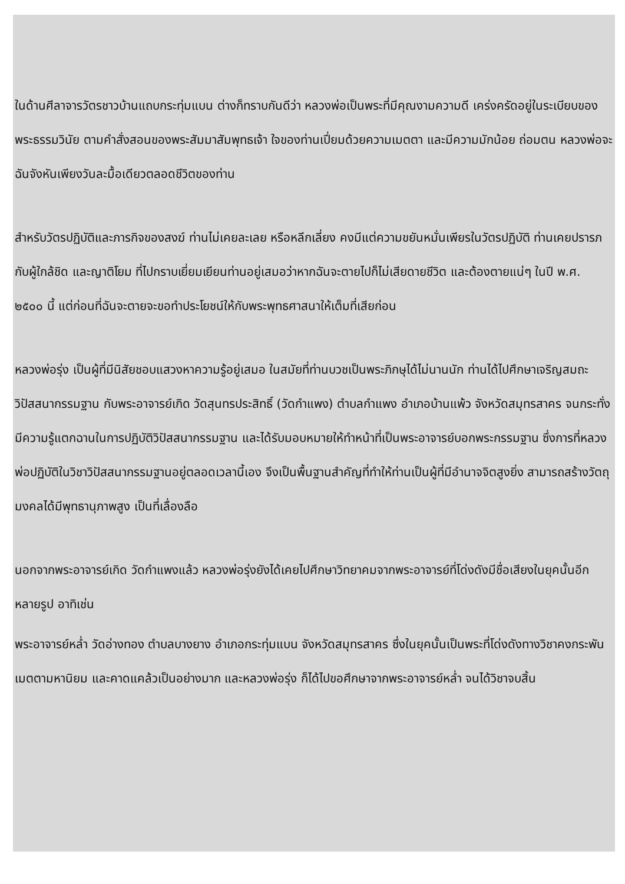ในด้านศีลาจารวัตรชาวบ้านแถบกระทุ่มแบน ต่างก็ทราบกันดีว่า หลวงพ่อเป็นพระที่มีคุณงามความดี เคร่งครัดอยู่ในระเบียบของพระธรรมวินัย ตามคำสั่งสอนของพระสัมมาสัมพุทธเจ้า ใจของท่านเปี่ยมด้วยความเมตตา และมีความมักน้อย ถ่อมตน หลวงพ่อจะฉันจังหันเพียงวันละมื้อเดียวตลอดชีวิตของท่าน
สำหรับวัตรปฏิบัติและภารกิจของสงฆ์ ท่านไม่เคยละเลย หรือหลีกเลี่ยง คงมีแต่ความขยันหมั่นเพียรในวัตรปฏิบัติ ท่านเคยปรารภกับผู้ใกล้ชิด และญาติโยม ที่ไปกราบเยี่ยมเยียนท่านอยู่เสมอว่าหากฉันจะตายไปก็ไม่เสียดายชีวิต และต้องตายแน่ๆ ในปี พ.ศ. ๒๕๐๐ นี้ แต่ก่อนที่ฉันจะตายจะขอทำประโยชน์ให้กับพระพุทธศาสนาให้เต็มที่เสียก่อน
หลวงพ่อรุ่ง เป็นผู้ที่มีนิสัยชอบแสวงหาความรู้อยู่เสมอ ในสมัยที่ท่านบวชเป็นพระภิกษุได้ไม่นานนัก ท่านได้ไปศึกษาเจริญสมถะวิปัสสนากรรมฐาน กับพระอาจารย์เกิด วัดสุนทรประสิทธิ์ (วัดกำแพง) ตำบลกำแพง อำเภอบ้านแพ้ว จังหวัดสมุทรสาคร จนกระทั่งมีความรู้แตกฉานในการปฏิบัติวิปัสสนากรรมฐาน และได้รับมอบหมายให้ทำหน้าที่เป็นพระอาจารย์บอกพระกรรมฐาน ซึ่งการที่หลวงพ่อปฏิบัติในวิชาวิปัสสนากรรมฐานอยู่ตลอดเวลานี้เอง จึงเป็นพื้นฐานสำคัญที่ทำให้ท่านเป็นผู้ที่มีอำนาจจิตสูงยิ่ง สามารถสร้างวัตถุมงคลได้มีพุทธานุภาพสูง เป็นที่เลื่องลือ
นอกจากพระอาจารย์เกิด วัดกำแพงแล้ว หลวงพ่อรุ่งยังได้เคยไปศึกษาวิทยาคมจากพระอาจารย์ที่โด่งดังมีชื่อเสียงในยุคนั้นอีกหลายรูป อาทิเช่น
พระอาจารย์หล่ำ วัดอ่างทอง ตำบลบางยาง อำเภอกระทุ่มแบน จังหวัดสมุทรสาคร ซึ่งในยุคนั้นเป็นพระที่โด่งดังทางวิชาคงกระพันเมตตามหานิยม และคาดแคล้วเป็นอย่างมาก และหลวงพ่อรุ่ง ก็ได้ไปขอศึกษาจากพระอาจารย์หล่ำ จนได้วิชาจบสิ้น